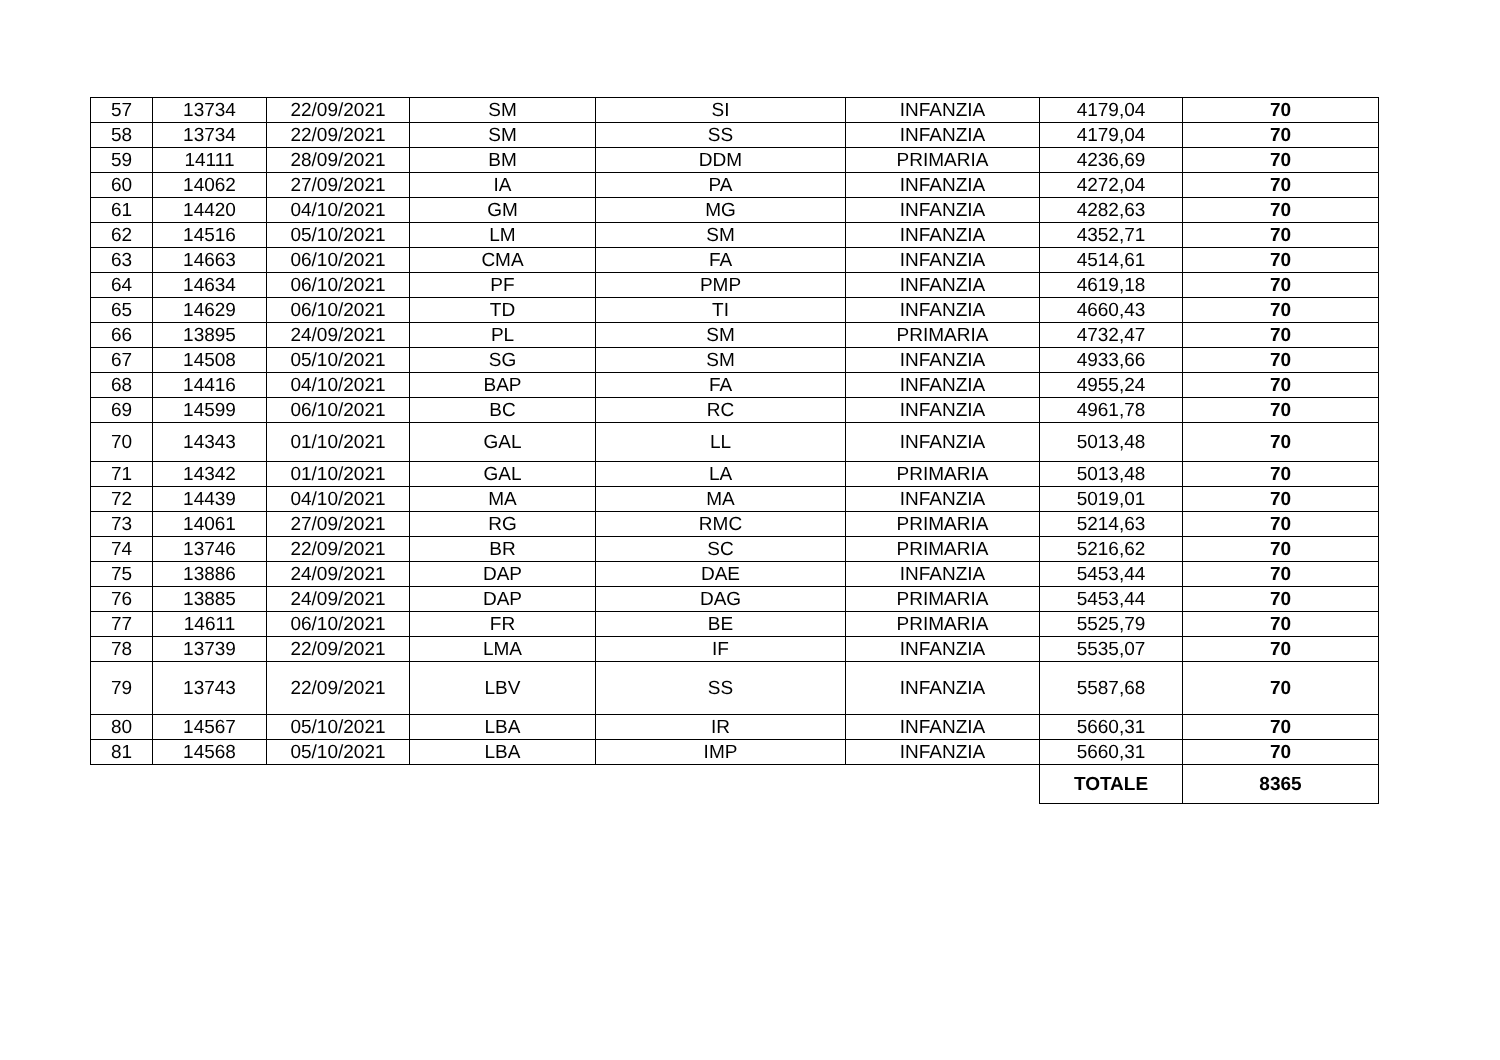| 57 | 13734 | 22/09/2021 | SM | SI | INFANZIA | 4179,04 | 70 |
| 58 | 13734 | 22/09/2021 | SM | SS | INFANZIA | 4179,04 | 70 |
| 59 | 14111 | 28/09/2021 | BM | DDM | PRIMARIA | 4236,69 | 70 |
| 60 | 14062 | 27/09/2021 | IA | PA | INFANZIA | 4272,04 | 70 |
| 61 | 14420 | 04/10/2021 | GM | MG | INFANZIA | 4282,63 | 70 |
| 62 | 14516 | 05/10/2021 | LM | SM | INFANZIA | 4352,71 | 70 |
| 63 | 14663 | 06/10/2021 | CMA | FA | INFANZIA | 4514,61 | 70 |
| 64 | 14634 | 06/10/2021 | PF | PMP | INFANZIA | 4619,18 | 70 |
| 65 | 14629 | 06/10/2021 | TD | TI | INFANZIA | 4660,43 | 70 |
| 66 | 13895 | 24/09/2021 | PL | SM | PRIMARIA | 4732,47 | 70 |
| 67 | 14508 | 05/10/2021 | SG | SM | INFANZIA | 4933,66 | 70 |
| 68 | 14416 | 04/10/2021 | BAP | FA | INFANZIA | 4955,24 | 70 |
| 69 | 14599 | 06/10/2021 | BC | RC | INFANZIA | 4961,78 | 70 |
| 70 | 14343 | 01/10/2021 | GAL | LL | INFANZIA | 5013,48 | 70 |
| 71 | 14342 | 01/10/2021 | GAL | LA | PRIMARIA | 5013,48 | 70 |
| 72 | 14439 | 04/10/2021 | MA | MA | INFANZIA | 5019,01 | 70 |
| 73 | 14061 | 27/09/2021 | RG | RMC | PRIMARIA | 5214,63 | 70 |
| 74 | 13746 | 22/09/2021 | BR | SC | PRIMARIA | 5216,62 | 70 |
| 75 | 13886 | 24/09/2021 | DAP | DAE | INFANZIA | 5453,44 | 70 |
| 76 | 13885 | 24/09/2021 | DAP | DAG | PRIMARIA | 5453,44 | 70 |
| 77 | 14611 | 06/10/2021 | FR | BE | PRIMARIA | 5525,79 | 70 |
| 78 | 13739 | 22/09/2021 | LMA | IF | INFANZIA | 5535,07 | 70 |
| 79 | 13743 | 22/09/2021 | LBV | SS | INFANZIA | 5587,68 | 70 |
| 80 | 14567 | 05/10/2021 | LBA | IR | INFANZIA | 5660,31 | 70 |
| 81 | 14568 | 05/10/2021 | LBA | IMP | INFANZIA | 5660,31 | 70 |
| | | | | | | TOTALE | 8365 |